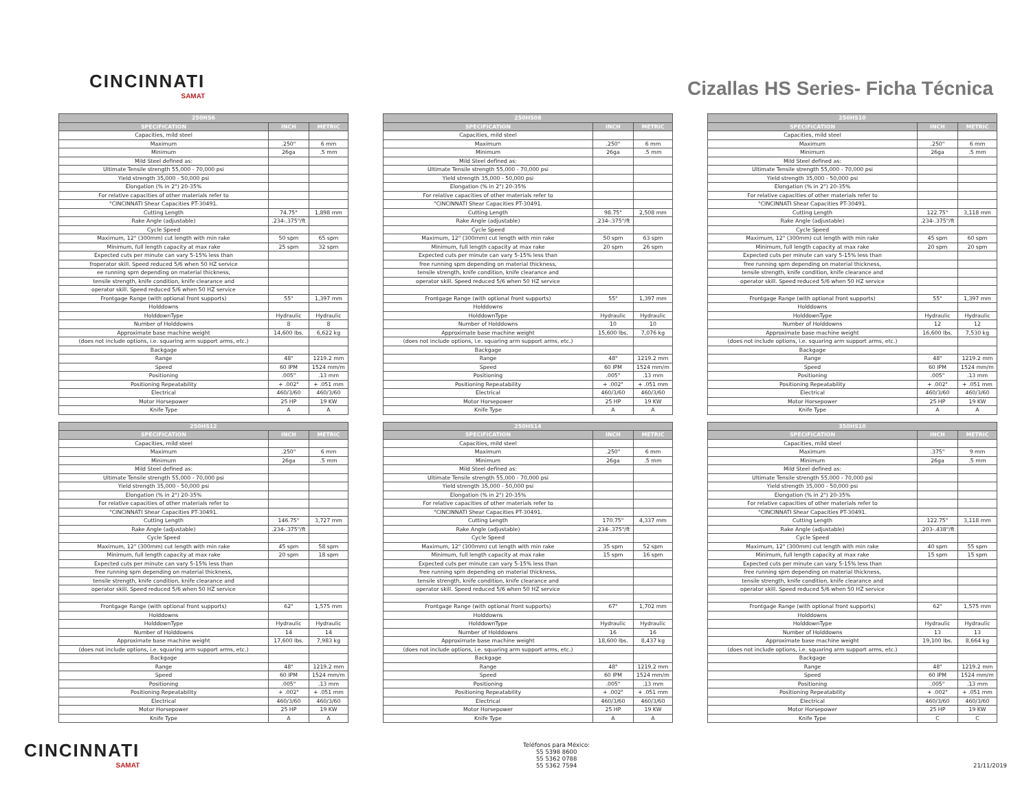CINCINNATI
SAMAT
Cizallas HS Series- Ficha Técnica
| 250HS6 | | |
| --- | --- | --- |
| SPECIFICATION | INCH | METRIC |
| Capacities, mild steel | | |
| Maximum | .250" | 6 mm |
| Minimum | 26ga | .5 mm |
| Mild Steel defined as: | | |
| Ultimate Tensile strength 55,000 - 70,000 psi | | |
| Yield strength 35,000 - 50,000 psi | | |
| Elongation (% in 2") 20-35% | | |
| For relative capacities of other materials refer to | | |
| "CINCINNATI Shear Capacities PT-30491. | | |
| Cutting Length | 74.75" | 1,898 mm |
| Rake Angle (adjustable) | .234-.375"/ft | |
| Cycle Speed | | |
| Maximum, 12" (300mm) cut length with min rake | 50 spm | 65 spm |
| Minimum, full length capacity at max rake | 25 spm | 32 spm |
| Expected cuts per minute can vary 5-15% less than | | |
| froperator skill. Speed reduced 5/6 when 50 HZ service | | |
| ee running spm depending on material thickness, | | |
| tensile strength, knife condition, knife clearance and | | |
| operator skill. Speed reduced 5/6 when 50 HZ service | | |
| Frontgage Range (with optional front supports) | 55" | 1,397 mm |
| Holddowns | | |
| HolddownType | Hydraulic | Hydraulic |
| Number of Holddowns | 8 | 8 |
| Approximate base machine weight | 14,600 lbs. | 6,622 kg |
| (does not include options, i.e. squaring arm support arms, etc.) | | |
| Backgage | | |
| Range | 48" | 1219.2 mm |
| Speed | 60 IPM | 1524 mm/m |
| Positioning | .005" | .13 mm |
| Positioning Repeatability | + .002" | + .051 mm |
| Electrical | 460/3/60 | 460/3/60 |
| Motor Horsepower | 25 HP | 19 KW |
| Knife Type | A | A |
| 250HS08 | | |
| --- | --- | --- |
| SPECIFICATION | INCH | METRIC |
| Capacities, mild steel | | |
| Maximum | .250" | 6 mm |
| Minimum | 26ga | .5 mm |
| Mild Steel defined as: | | |
| Ultimate Tensile strength 55,000 - 70,000 psi | | |
| Yield strength 35,000 - 50,000 psi | | |
| Elongation (% in 2") 20-35% | | |
| For relative capacities of other materials refer to | | |
| "CINCINNATI Shear Capacities PT-30491. | | |
| Cutting Length | 98.75" | 2,508 mm |
| Rake Angle (adjustable) | .234-.375"/ft | |
| Cycle Speed | | |
| Maximum, 12" (300mm) cut length with min rake | 50 spm | 63 spm |
| Minimum, full length capacity at max rake | 20 spm | 26 spm |
| Expected cuts per minute can vary 5-15% less than | | |
| free running spm depending on material thickness, | | |
| tensile strength, knife condition, knife clearance and | | |
| operator skill. Speed reduced 5/6 when 50 HZ service | | |
| Frontgage Range (with optional front supports) | 55" | 1,397 mm |
| Holddowns | | |
| HolddownType | Hydraulic | Hydraulic |
| Number of Holddowns | 10 | 10 |
| Approximate base machine weight | 15,600 lbs. | 7,076 kg |
| (does not include options, i.e. squaring arm support arms, etc.) | | |
| Backgage | | |
| Range | 48" | 1219.2 mm |
| Speed | 60 IPM | 1524 mm/m |
| Positioning | .005" | .13 mm |
| Positioning Repeatability | + .002" | + .051 mm |
| Electrical | 460/3/60 | 460/3/60 |
| Motor Horsepower | 25 HP | 19 KW |
| Knife Type | A | A |
| 250HS10 | | |
| --- | --- | --- |
| SPECIFICATION | INCH | METRIC |
| Capacities, mild steel | | |
| Maximum | .250" | 6 mm |
| Minimum | 26ga | .5 mm |
| Mild Steel defined as: | | |
| Ultimate Tensile strength 55,000 - 70,000 psi | | |
| Yield strength 35,000 - 50,000 psi | | |
| Elongation (% in 2") 20-35% | | |
| For relative capacities of other materials refer to | | |
| "CINCINNATI Shear Capacities PT-30491. | | |
| Cutting Length | 122.75" | 3,118 mm |
| Rake Angle (adjustable) | .234-.375"/ft | |
| Cycle Speed | | |
| Maximum, 12" (300mm) cut length with min rake | 45 spm | 60 spm |
| Minimum, full length capacity at max rake | 20 spm | 20 spm |
| Expected cuts per minute can vary 5-15% less than | | |
| free running spm depending on material thickness, | | |
| tensile strength, knife condition, knife clearance and | | |
| operator skill. Speed reduced 5/6 when 50 HZ service | | |
| Frontgage Range (with optional front supports) | 55" | 1,397 mm |
| Holddowns | | |
| HolddownType | Hydraulic | Hydraulic |
| Number of Holddowns | 12 | 12 |
| Approximate base machine weight | 16,600 lbs. | 7,530 kg |
| (does not include options, i.e. squaring arm support arms, etc.) | | |
| Backgage | | |
| Range | 48" | 1219.2 mm |
| Speed | 60 IPM | 1524 mm/m |
| Positioning | .005" | .13 mm |
| Positioning Repeatability | + .002" | + .051 mm |
| Electrical | 460/3/60 | 460/3/60 |
| Motor Horsepower | 25 HP | 19 KW |
| Knife Type | A | A |
| 250HS12 | | |
| --- | --- | --- |
| SPECIFICATION | INCH | METRIC |
| Capacities, mild steel | | |
| Maximum | .250" | 6 mm |
| Minimum | 26ga | .5 mm |
| Mild Steel defined as: | | |
| Ultimate Tensile strength 55,000 - 70,000 psi | | |
| Yield strength 35,000 - 50,000 psi | | |
| Elongation (% in 2") 20-35% | | |
| For relative capacities of other materials refer to | | |
| "CINCINNATI Shear Capacities PT-30491. | | |
| Cutting Length | 146.75" | 3,727 mm |
| Rake Angle (adjustable) | .234-.375"/ft | |
| Cycle Speed | | |
| Maximum, 12" (300mm) cut length with min rake | 45 spm | 58 spm |
| Minimum, full length capacity at max rake | 20 spm | 18 spm |
| Expected cuts per minute can vary 5-15% less than | | |
| free running spm depending on material thickness, | | |
| tensile strength, knife condition, knife clearance and | | |
| operator skill. Speed reduced 5/6 when 50 HZ service | | |
| Frontgage Range (with optional front supports) | 62" | 1,575 mm |
| Holddowns | | |
| HolddownType | Hydraulic | Hydraulic |
| Number of Holddowns | 14 | 14 |
| Approximate base machine weight | 17,600 lbs. | 7,983 kg |
| (does not include options, i.e. squaring arm support arms, etc.) | | |
| Backgage | | |
| Range | 48" | 1219.2 mm |
| Speed | 60 IPM | 1524 mm/m |
| Positioning | .005" | .13 mm |
| Positioning Repeatability | + .002" | + .051 mm |
| Electrical | 460/3/60 | 460/3/60 |
| Motor Horsepower | 25 HP | 19 KW |
| Knife Type | A | A |
| 250HS14 | | |
| --- | --- | --- |
| SPECIFICATION | INCH | METRIC |
| Capacities, mild steel | | |
| Maximum | .250" | 6 mm |
| Minimum | 26ga | .5 mm |
| Mild Steel defined as: | | |
| Ultimate Tensile strength 55,000 - 70,000 psi | | |
| Yield strength 35,000 - 50,000 psi | | |
| Elongation (% in 2") 20-35% | | |
| For relative capacities of other materials refer to | | |
| "CINCINNATI Shear Capacities PT-30491. | | |
| Cutting Length | 170.75" | 4,337 mm |
| Rake Angle (adjustable) | .234-.375"/ft | |
| Cycle Speed | | |
| Maximum, 12" (300mm) cut length with min rake | 35 spm | 52 spm |
| Minimum, full length capacity at max rake | 15 spm | 16 spm |
| Expected cuts per minute can vary 5-15% less than | | |
| free running spm depending on material thickness, | | |
| tensile strength, knife condition, knife clearance and | | |
| operator skill. Speed reduced 5/6 when 50 HZ service | | |
| Frontgage Range (with optional front supports) | 67" | 1,702 mm |
| Holddowns | | |
| HolddownType | Hydraulic | Hydraulic |
| Number of Holddowns | 16 | 16 |
| Approximate base machine weight | 18,600 lbs. | 8,437 kg |
| (does not include options, i.e. squaring arm support arms, etc.) | | |
| Backgage | | |
| Range | 48" | 1219.2 mm |
| Speed | 60 IPM | 1524 mm/m |
| Positioning | .005" | .13 mm |
| Positioning Repeatability | + .002" | + .051 mm |
| Electrical | 460/3/60 | 460/3/60 |
| Motor Horsepower | 25 HP | 19 KW |
| Knife Type | A | A |
| 350HS10 | | |
| --- | --- | --- |
| SPECIFICATION | INCH | METRIC |
| Capacities, mild steel | | |
| Maximum | .375" | 9 mm |
| Minimum | 26ga | .5 mm |
| Mild Steel defined as: | | |
| Ultimate Tensile strength 55,000 - 70,000 psi | | |
| Yield strength 35,000 - 50,000 psi | | |
| Elongation (% in 2") 20-35% | | |
| For relative capacities of other materials refer to | | |
| "CINCINNATI Shear Capacities PT-30491. | | |
| Cutting Length | 122.75" | 3,118 mm |
| Rake Angle (adjustable) | .203-.438"/ft | |
| Cycle Speed | | |
| Maximum, 12" (300mm) cut length with min rake | 40 spm | 55 spm |
| Minimum, full length capacity at max rake | 15 spm | 15 spm |
| Expected cuts per minute can vary 5-15% less than | | |
| free running spm depending on material thickness, | | |
| tensile strength, knife condition, knife clearance and | | |
| operator skill. Speed reduced 5/6 when 50 HZ service | | |
| Frontgage Range (with optional front supports) | 62" | 1,575 mm |
| Holddowns | | |
| HolddownType | Hydraulic | Hydraulic |
| Number of Holddowns | 13 | 13 |
| Approximate base machine weight | 19,100 lbs. | 8,664 kg |
| (does not include options, i.e. squaring arm support arms, etc.) | | |
| Backgage | | |
| Range | 48" | 1219.2 mm |
| Speed | 60 IPM | 1524 mm/m |
| Positioning | .005" | .13 mm |
| Positioning Repeatability | + .002" | + .051 mm |
| Electrical | 460/3/60 | 460/3/60 |
| Motor Horsepower | 25 HP | 19 KW |
| Knife Type | C | C |
CINCINNATI
SAMAT
Teléfonos para México:
55 5398 8600
55 5362 0788
55 5362 7594
21/11/2019